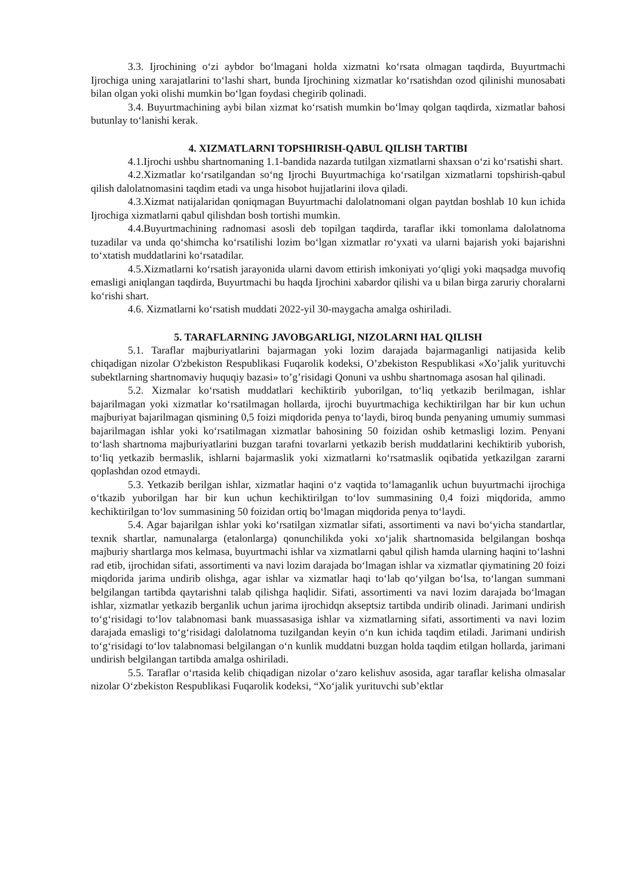3.3. Ijrochining o‘zi aybdor bo‘lmagani holda xizmatni ko‘rsata olmagan taqdirda, Buyurtmachi Ijrochiga uning xarajatlarini to‘lashi shart, bunda Ijrochining xizmatlar ko‘rsatishdan ozod qilinishi munosabati bilan olgan yoki olishi mumkin bo‘lgan foydasi chegirib qolinadi.
3.4. Buyurtmachining aybi bilan xizmat ko‘rsatish mumkin bo‘lmay qolgan taqdirda, xizmatlar bahosi butunlay to‘lanishi kerak.
4. XIZMATLARNI TOPSHIRISH-QABUL QILISH TARTIBI
4.1.Ijrochi ushbu shartnomaning 1.1-bandida nazarda tutilgan xizmatlarni shaxsan o‘zi ko‘rsatishi shart.
4.2.Xizmatlar ko‘rsatilgandan so‘ng Ijrochi Buyurtmachiga ko‘rsatilgan xizmatlarni topshirish-qabul qilish dalolatnomasini taqdim etadi va unga hisobot hujjatlarini ilova qiladi.
4.3.Xizmat natijalaridan qoniqmagan Buyurtmachi dalolatnomani olgan paytdan boshlab 10 kun ichida Ijrochiga xizmatlarni qabul qilishdan bosh tortishi mumkin.
4.4.Buyurtmachining radnomasi asosli deb topilgan taqdirda, taraflar ikki tomonlama dalolatnoma tuzadilar va unda qo‘shimcha ko‘rsatilishi lozim bo‘lgan xizmatlar ro‘yxati va ularni bajarish yoki bajarishni to‘xtatish muddatlarini ko‘rsatadilar.
4.5.Xizmatlarni ko‘rsatish jarayonida ularni davom ettirish imkoniyati yo‘qligi yoki maqsadga muvofiq emasligi aniqlangan taqdirda, Buyurtmachi bu haqda Ijrochini xabardor qilishi va u bilan birga zaruriy choralarni ko‘rishi shart.
4.6. Xizmatlarni ko‘rsatish muddati 2022-yil 30-maygacha amalga oshiriladi.
5. TARAFLARNING JAVOBGARLIGI, NIZOLARNI HAL QILISH
5.1. Taraflar majburiyatlarini bajarmagan yoki lozim darajada bajarmaganligi natijasida kelib chiqadigan nizolar O'zbekiston Respublikasi Fuqarolik kodeksi, O’zbekiston Respublikasi «Xo’jalik yurituvchi subektlarning shartnomaviy huquqiy bazasi» to’g’risidagi Qonuni va ushbu shartnomaga asosan hal qilinadi.
5.2. Xizmalar ko‘rsatish muddatlari kechiktirib yuborilgan, to‘liq yetkazib berilmagan, ishlar bajarilmagan yoki xizmatlar ko‘rsatilmagan hollarda, ijrochi buyurtmachiga kechiktirilgan har bir kun uchun majburiyat bajarilmagan qismining 0,5 foizi miqdorida penya to‘laydi, biroq bunda penyaning umumiy summasi bajarilmagan ishlar yoki ko‘rsatilmagan xizmatlar bahosining 50 foizidan oshib ketmasligi lozim. Penyani to‘lash shartnoma majburiyatlarini buzgan tarafni tovarlarni yetkazib berish muddatlarini kechiktirib yuborish, to‘liq yetkazib bermaslik, ishlarni bajarmaslik yoki xizmatlarni ko‘rsatmaslik oqibatida yetkazilgan zararni qoplashdan ozod etmaydi.
5.3. Yetkazib berilgan ishlar, xizmatlar haqini o‘z vaqtida to‘lamaganlik uchun buyurtmachi ijrochiga o‘tkazib yuborilgan har bir kun uchun kechiktirilgan to‘lov summasining 0,4 foizi miqdorida, ammo kechiktirilgan to‘lov summasining 50 foizidan ortiq bo‘lmagan miqdorida penya to‘laydi.
5.4. Agar bajarilgan ishlar yoki ko‘rsatilgan xizmatlar sifati, assortimenti va navi bo‘yicha standartlar, texnik shartlar, namunalarga (etalonlarga) qonunchilikda yoki xo‘jalik shartnomasida belgilangan boshqa majburiy shartlarga mos kelmasa, buyurtmachi ishlar va xizmatlarni qabul qilish hamda ularning haqini to‘lashni rad etib, ijrochidan sifati, assortimenti va navi lozim darajada bo‘lmagan ishlar va xizmatlar qiymatining 20 foizi miqdorida jarima undirib olishga, agar ishlar va xizmatlar haqi to‘lab qo‘yilgan bo‘lsa, to‘langan summani belgilangan tartibda qaytarishni talab qilishga haqlidir. Sifati, assortimenti va navi lozim darajada bo‘lmagan ishlar, xizmatlar yetkazib berganlik uchun jarima ijrochidqn akseptsiz tartibda undirib olinadi. Jarimani undirish to‘g‘risidagi to‘lov talabnomasi bank muassasasiga ishlar va xizmatlarning sifati, assortimenti va navi lozim darajada emasligi to‘g‘risidagi dalolatnoma tuzilgandan keyin o‘n kun ichida taqdim etiladi. Jarimani undirish to‘g‘risidagi to‘lov talabnomasi belgilangan o‘n kunlik muddatni buzgan holda taqdim etilgan hollarda, jarimani undirish belgilangan tartibda amalga oshiriladi.
5.5. Taraflar o‘rtasida kelib chiqadigan nizolar o‘zaro kelishuv asosida, agar taraflar kelisha olmasalar nizolar O‘zbekiston Respublikasi Fuqarolik kodeksi, “Xo‘jalik yurituvchi sub’ektlar